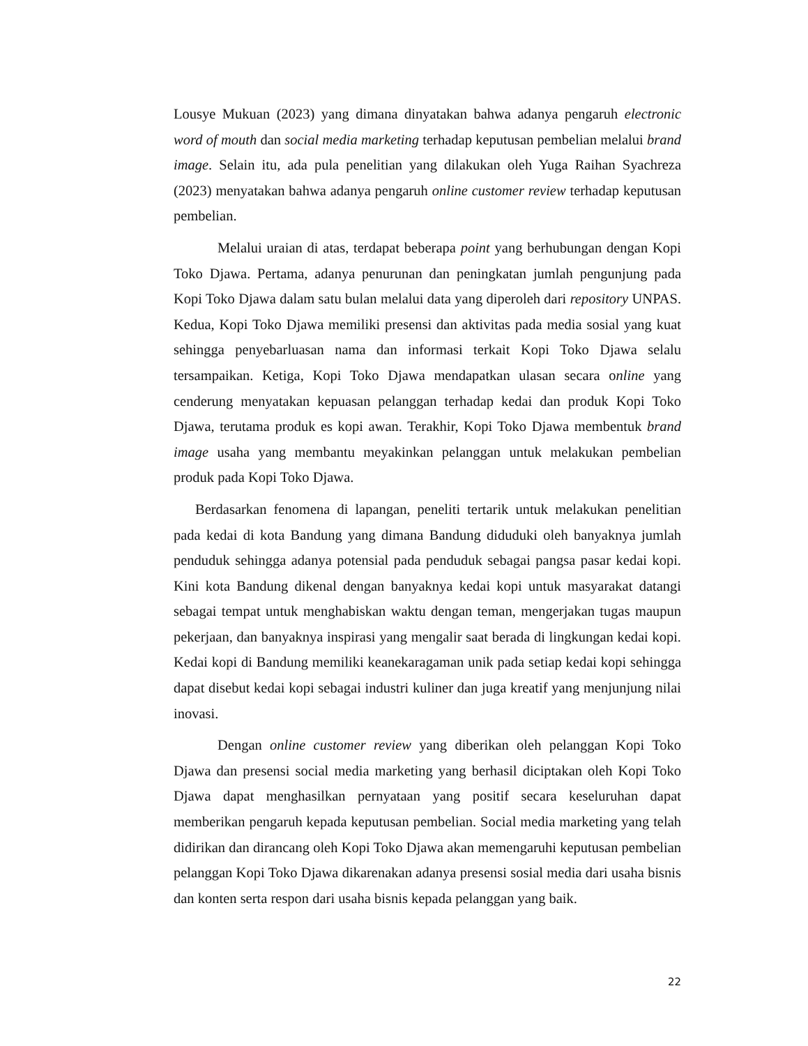Lousye Mukuan (2023) yang dimana dinyatakan bahwa adanya pengaruh electronic word of mouth dan social media marketing terhadap keputusan pembelian melalui brand image. Selain itu, ada pula penelitian yang dilakukan oleh Yuga Raihan Syachreza (2023) menyatakan bahwa adanya pengaruh online customer review terhadap keputusan pembelian.
Melalui uraian di atas, terdapat beberapa point yang berhubungan dengan Kopi Toko Djawa. Pertama, adanya penurunan dan peningkatan jumlah pengunjung pada Kopi Toko Djawa dalam satu bulan melalui data yang diperoleh dari repository UNPAS. Kedua, Kopi Toko Djawa memiliki presensi dan aktivitas pada media sosial yang kuat sehingga penyebarluasan nama dan informasi terkait Kopi Toko Djawa selalu tersampaikan. Ketiga, Kopi Toko Djawa mendapatkan ulasan secara online yang cenderung menyatakan kepuasan pelanggan terhadap kedai dan produk Kopi Toko Djawa, terutama produk es kopi awan. Terakhir, Kopi Toko Djawa membentuk brand image usaha yang membantu meyakinkan pelanggan untuk melakukan pembelian produk pada Kopi Toko Djawa.
Berdasarkan fenomena di lapangan, peneliti tertarik untuk melakukan penelitian pada kedai di kota Bandung yang dimana Bandung diduduki oleh banyaknya jumlah penduduk sehingga adanya potensial pada penduduk sebagai pangsa pasar kedai kopi. Kini kota Bandung dikenal dengan banyaknya kedai kopi untuk masyarakat datangi sebagai tempat untuk menghabiskan waktu dengan teman, mengerjakan tugas maupun pekerjaan, dan banyaknya inspirasi yang mengalir saat berada di lingkungan kedai kopi. Kedai kopi di Bandung memiliki keanekaragaman unik pada setiap kedai kopi sehingga dapat disebut kedai kopi sebagai industri kuliner dan juga kreatif yang menjunjung nilai inovasi.
Dengan online customer review yang diberikan oleh pelanggan Kopi Toko Djawa dan presensi social media marketing yang berhasil diciptakan oleh Kopi Toko Djawa dapat menghasilkan pernyataan yang positif secara keseluruhan dapat memberikan pengaruh kepada keputusan pembelian. Social media marketing yang telah didirikan dan dirancang oleh Kopi Toko Djawa akan memengaruhi keputusan pembelian pelanggan Kopi Toko Djawa dikarenakan adanya presensi sosial media dari usaha bisnis dan konten serta respon dari usaha bisnis kepada pelanggan yang baik.
22